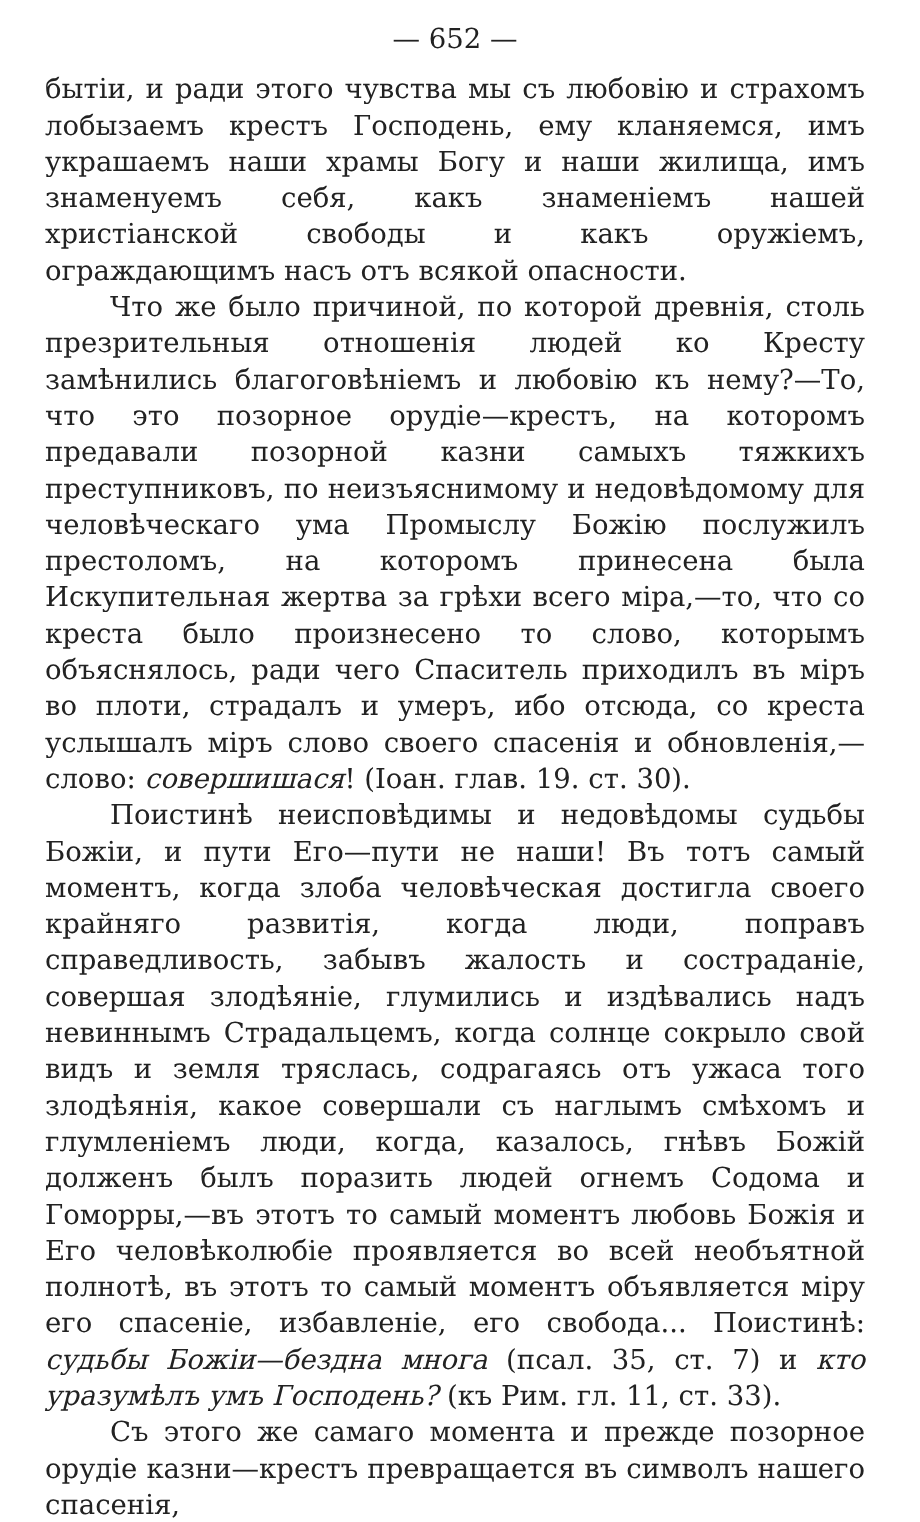— 652 —
бытіи, и ради этого чувства мы съ любовію и страхомъ лобызаемъ крестъ Господень, ему кланяемся, имъ украшаемъ наши храмы Богу и наши жилища, имъ знаменуемъ себя, какъ знаменіемъ нашей христіанской свободы и какъ оружіемъ, ограждающимъ насъ отъ всякой опасности.
Что же было причиной, по которой древнія, столь презрительныя отношенія людей ко Кресту замѣнились благоговѣніемъ и любовію къ нему?—То, что это позорное орудіе—крестъ, на которомъ предавали позорной казни самыхъ тяжкихъ преступниковъ, по неизъяснимому и недовѣдомому для человѣческаго ума Промыслу Божію послужилъ престоломъ, на которомъ принесена была Искупительная жертва за грѣхи всего міра,—то, что со креста было произнесено то слово, которымъ объяснялось, ради чего Спаситель приходилъ въ міръ во плоти, страдалъ и умеръ, ибо отсюда, со креста услышалъ міръ слово своего спасенія и обновленія,—слово: совершишася! (Іоан. глав. 19. ст. 30).
Поистинѣ неисповѣдимы и недовѣдомы судьбы Божіи, и пути Его—пути не наши! Въ тотъ самый моментъ, когда злоба человѣческая достигла своего крайняго развитія, когда люди, поправъ справедливость, забывъ жалость и состраданіе, совершая злодѣяніе, глумились и издѣвались надъ невиннымъ Страдальцемъ, когда солнце сокрыло свой видъ и земля тряслась, содрагаясь отъ ужаса того злодѣянія, какое совершали съ наглымъ смѣхомъ и глумленіемъ люди, когда, казалось, гнѣвъ Божій долженъ былъ поразить людей огнемъ Содома и Гоморры,—въ этотъ то самый моментъ любовь Божія и Его человѣколюбіе проявляется во всей необъятной полнотѣ, въ этотъ то самый моментъ объявляется міру его спасеніе, избавленіе, его свобода... Поистинѣ: судьбы Божіи—бездна многа (псал. 35, ст. 7) и кто уразумѣлъ умъ Господень? (къ Рим. гл. 11, ст. 33).
Съ этого же самаго момента и прежде позорное орудіе казни—крестъ превращается въ символъ нашего спасенія,